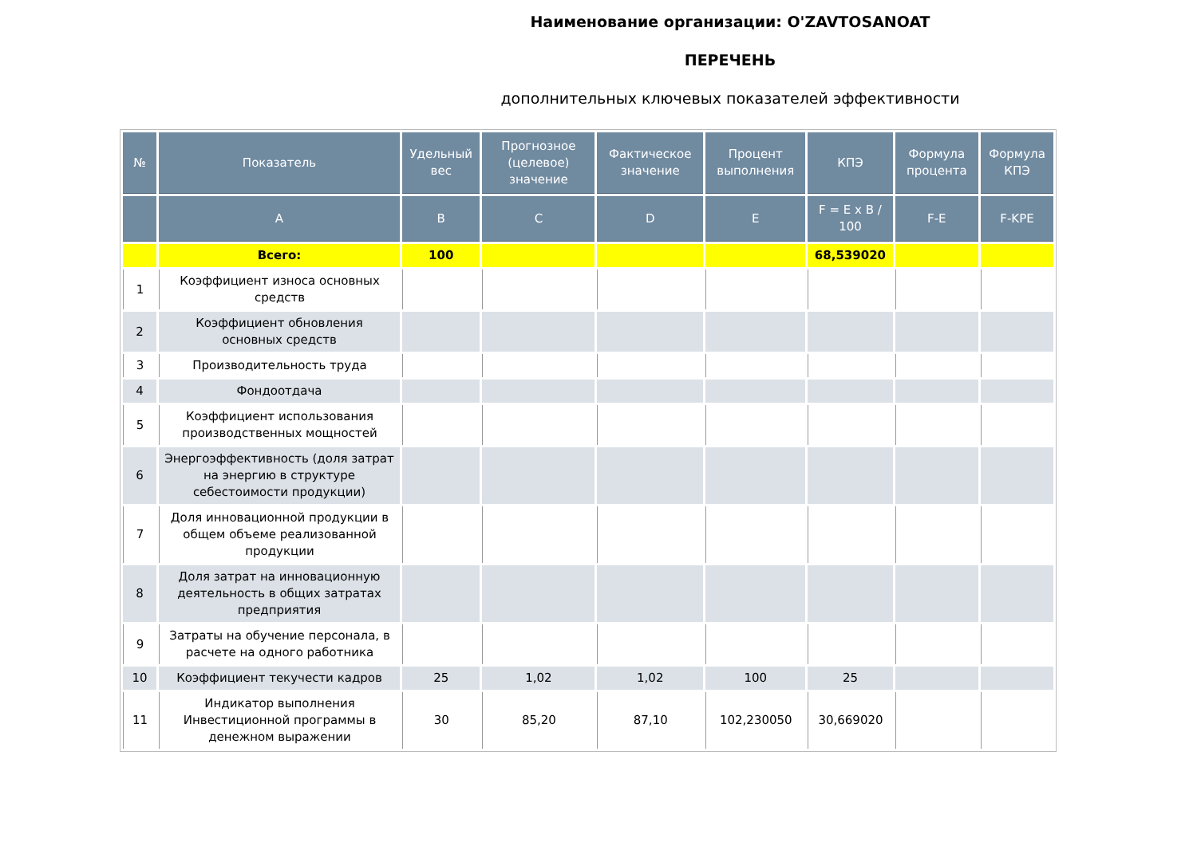Наименование организации: O'ZAVTOSANOAT
ПЕРЕЧЕНЬ
дополнительных ключевых показателей эффективности
| № | Показатель | Удельный вес | Прогнозное (целевое) значение | Фактическое значение | Процент выполнения | КПЭ | Формула процента | Формула КПЭ |
| --- | --- | --- | --- | --- | --- | --- | --- | --- |
| | A | B | C | D | E | F = E x B / 100 | F-E | F-KPE |
| | Всего: | 100 | | | | 68,539020 | | |
| 1 | Коэффициент износа основных средств | | | | | | | |
| 2 | Коэффициент обновления основных средств | | | | | | | |
| 3 | Производительность труда | | | | | | | |
| 4 | Фондоотдача | | | | | | | |
| 5 | Коэффициент использования производственных мощностей | | | | | | | |
| 6 | Энергоэффективность (доля затрат на энергию в структуре себестоимости продукции) | | | | | | | |
| 7 | Доля инновационной продукции в общем объеме реализованной продукции | | | | | | | |
| 8 | Доля затрат на инновационную деятельность в общих затратах предприятия | | | | | | | |
| 9 | Затраты на обучение персонала, в расчете на одного работника | | | | | | | |
| 10 | Коэффициент текучести кадров | 25 | 1,02 | 1,02 | 100 | 25 | | |
| 11 | Индикатор выполнения Инвестиционной программы в денежном выражении | 30 | 85,20 | 87,10 | 102,230050 | 30,669020 | | |